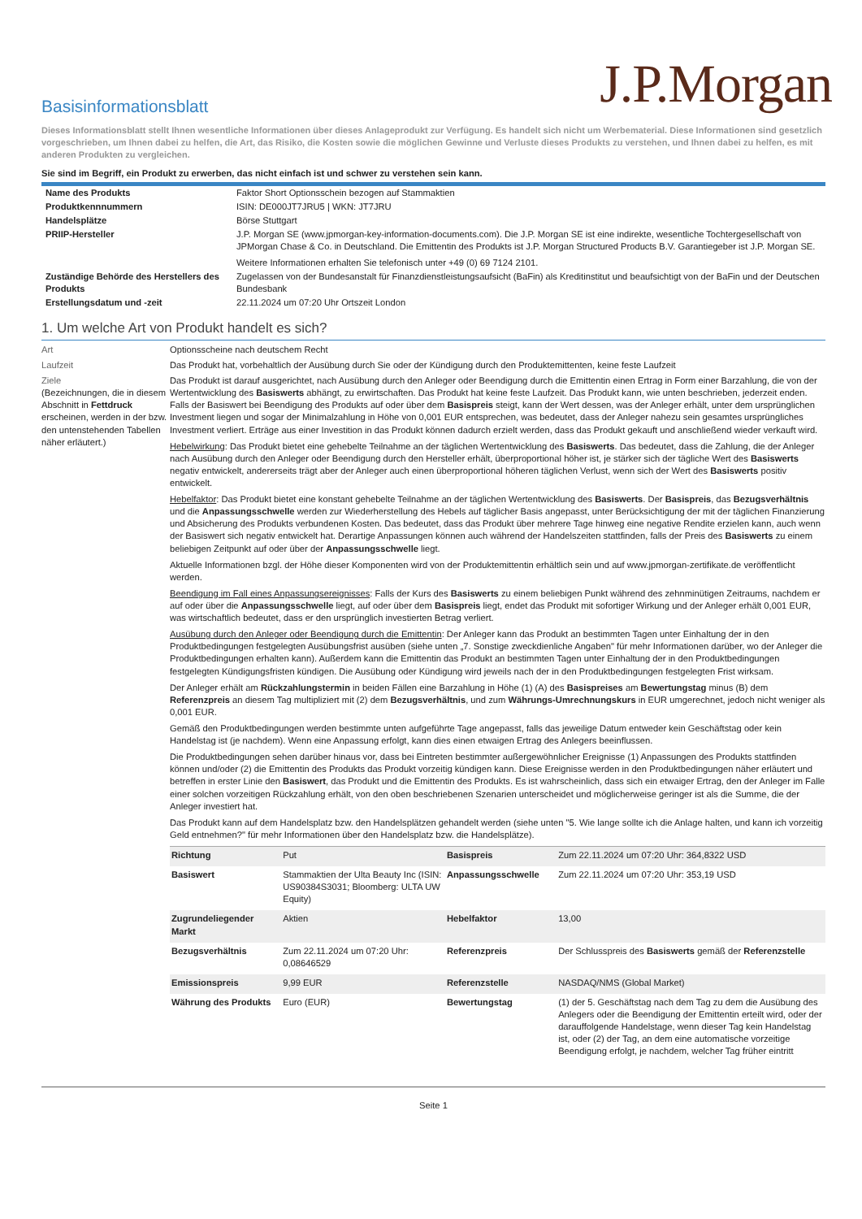J.P.Morgan
Basisinformationsblatt
Dieses Informationsblatt stellt Ihnen wesentliche Informationen über dieses Anlageprodukt zur Verfügung. Es handelt sich nicht um Werbematerial. Diese Informationen sind gesetzlich vorgeschrieben, um Ihnen dabei zu helfen, die Art, das Risiko, die Kosten sowie die möglichen Gewinne und Verluste dieses Produkts zu verstehen, und Ihnen dabei zu helfen, es mit anderen Produkten zu vergleichen.
Sie sind im Begriff, ein Produkt zu erwerben, das nicht einfach ist und schwer zu verstehen sein kann.
| Name des Produkts | Faktor Short Optionsschein bezogen auf Stammaktien |
| Produktkennnummern | ISIN: DE000JT7JRU5 / WKN: JT7JRU |
| Handelsplätze | Börse Stuttgart |
| PRIIP-Hersteller | J.P. Morgan SE (www.jpmorgan-key-information-documents.com). Die J.P. Morgan SE ist eine indirekte, wesentliche Tochtergesellschaft von JPMorgan Chase & Co. in Deutschland. Die Emittentin des Produkts ist J.P. Morgan Structured Products B.V. Garantiegeber ist J.P. Morgan SE. Weitere Informationen erhalten Sie telefonisch unter +49 (0) 69 7124 2101. |
| Zuständige Behörde des Herstellers des Produkts | Zugelassen von der Bundesanstalt für Finanzdienstleistungsaufsicht (BaFin) als Kreditinstitut und beaufsichtigt von der BaFin und der Deutschen Bundesbank |
| Erstellungsdatum und -zeit | 22.11.2024 um 07:20 Uhr Ortszeit London |
1. Um welche Art von Produkt handelt es sich?
Art Optionsscheine nach deutschem Recht
Laufzeit Das Produkt hat, vorbehaltlich der Ausübung durch Sie oder der Kündigung durch den Produktemittenten, keine feste Laufzeit
Ziele
(Bezeichnungen, die in diesem Abschnitt in Fettdruck erscheinen, werden in der bzw. den untenstehenden Tabellen näher erläutert.)
Das Produkt ist darauf ausgerichtet, nach Ausübung durch den Anleger oder Beendigung durch die Emittentin einen Ertrag in Form einer Barzahlung, die von der Wertentwicklung des Basiswerts abhängt, zu erwirtschaften. Das Produkt hat keine feste Laufzeit. Das Produkt kann, wie unten beschrieben, jederzeit enden. Falls der Basiswert bei Beendigung des Produkts auf oder über dem Basispreis steigt, kann der Wert dessen, was der Anleger erhält, unter dem ursprünglichen Investment liegen und sogar der Minimalzahlung in Höhe von 0,001 EUR entsprechen, was bedeutet, dass der Anleger nahezu sein gesamtes ursprüngliches Investment verliert. Erträge aus einer Investition in das Produkt können dadurch erzielt werden, dass das Produkt gekauft und anschließend wieder verkauft wird.
Hebelwirkung: Das Produkt bietet eine gehebelte Teilnahme an der täglichen Wertentwicklung des Basiswerts. Das bedeutet, dass die Zahlung, die der Anleger nach Ausübung durch den Anleger oder Beendigung durch den Hersteller erhält, überproportional höher ist, je stärker sich der tägliche Wert des Basiswerts negativ entwickelt, andererseits trägt aber der Anleger auch einen überproportional höheren täglichen Verlust, wenn sich der Wert des Basiswerts positiv entwickelt.
Hebelfaktor: Das Produkt bietet eine konstant gehebelte Teilnahme an der täglichen Wertentwicklung des Basiswerts. Der Basispreis, das Bezugsverhältnis und die Anpassungsschwelle werden zur Wiederherstellung des Hebels auf täglicher Basis angepasst, unter Berücksichtigung der mit der täglichen Finanzierung und Absicherung des Produkts verbundenen Kosten. Das bedeutet, dass das Produkt über mehrere Tage hinweg eine negative Rendite erzielen kann, auch wenn der Basiswert sich negativ entwickelt hat. Derartige Anpassungen können auch während der Handelszeiten stattfinden, falls der Preis des Basiswerts zu einem beliebigen Zeitpunkt auf oder über der Anpassungsschwelle liegt.
Aktuelle Informationen bzgl. der Höhe dieser Komponenten wird von der Produktemittentin erhältlich sein und auf www.jpmorgan-zertifikate.de veröffentlicht werden.
Beendigung im Fall eines Anpassungsereignisses: Falls der Kurs des Basiswerts zu einem beliebigen Punkt während des zehnminütigen Zeitraums, nachdem er auf oder über die Anpassungsschwelle liegt, auf oder über dem Basispreis liegt, endet das Produkt mit sofortiger Wirkung und der Anleger erhält 0,001 EUR, was wirtschaftlich bedeutet, dass er den ursprünglich investierten Betrag verliert.
Ausübung durch den Anleger oder Beendigung durch die Emittentin: Der Anleger kann das Produkt an bestimmten Tagen unter Einhaltung der in den Produktbedingungen festgelegten Ausübungsfrist ausüben (siehe unten „7. Sonstige zweckdienliche Angaben" für mehr Informationen darüber, wo der Anleger die Produktbedingungen erhalten kann). Außerdem kann die Emittentin das Produkt an bestimmten Tagen unter Einhaltung der in den Produktbedingungen festgelegten Kündigungsfristen kündigen. Die Ausübung oder Kündigung wird jeweils nach der in den Produktbedingungen festgelegten Frist wirksam.
Der Anleger erhält am Rückzahlungstermin in beiden Fällen eine Barzahlung in Höhe (1) (A) des Basispreises am Bewertungstag minus (B) dem Referenzpreis an diesem Tag multipliziert mit (2) dem Bezugsverhältnis, und zum Währungs-Umrechnungskurs in EUR umgerechnet, jedoch nicht weniger als 0,001 EUR.
Gemäß den Produktbedingungen werden bestimmte unten aufgeführte Tage angepasst, falls das jeweilige Datum entweder kein Geschäftstag oder kein Handelstag ist (je nachdem). Wenn eine Anpassung erfolgt, kann dies einen etwaigen Ertrag des Anlegers beeinflussen.
Die Produktbedingungen sehen darüber hinaus vor, dass bei Eintreten bestimmter außergewöhnlicher Ereignisse (1) Anpassungen des Produkts stattfinden können und/oder (2) die Emittentin des Produkts das Produkt vorzeitig kündigen kann. Diese Ereignisse werden in den Produktbedingungen näher erläutert und betreffen in erster Linie den Basiswert, das Produkt und die Emittentin des Produkts. Es ist wahrscheinlich, dass sich ein etwaiger Ertrag, den der Anleger im Falle einer solchen vorzeitigen Rückzahlung erhält, von den oben beschriebenen Szenarien unterscheidet und möglicherweise geringer ist als die Summe, die der Anleger investiert hat.
Das Produkt kann auf dem Handelsplatz bzw. den Handelsplätzen gehandelt werden (siehe unten "5. Wie lange sollte ich die Anlage halten, und kann ich vorzeitig Geld entnehmen?" für mehr Informationen über den Handelsplatz bzw. die Handelsplätze).
| Richtung | Put | Basispreis | Zum 22.11.2024 um 07:20 Uhr: 364,8322 USD |
| Basiswert | Stammaktien der Ulta Beauty Inc (ISIN: US90384S3031; Bloomberg: ULTA UW Equity) | Anpassungsschwelle | Zum 22.11.2024 um 07:20 Uhr: 353,19 USD |
| Zugrundeliegender Markt | Aktien | Hebelfaktor | 13,00 |
| Bezugsverhältnis | Zum 22.11.2024 um 07:20 Uhr: 0,08646529 | Referenzpreis | Der Schlusspreis des Basiswerts gemäß der Referenzstelle |
| Emissionspreis | 9,99 EUR | Referenzstelle | NASDAQ/NMS (Global Market) |
| Währung des Produkts | Euro (EUR) | Bewertungstag | (1) der 5. Geschäftstag nach dem Tag zu dem die Ausübung des Anlegers oder die Beendigung der Emittentin erteilt wird, oder der darauffolgende Handelstage, wenn dieser Tag kein Handelstag ist, oder (2) der Tag, an dem eine automatische vorzeitige Beendigung erfolgt, je nachdem, welcher Tag früher eintritt |
Seite 1